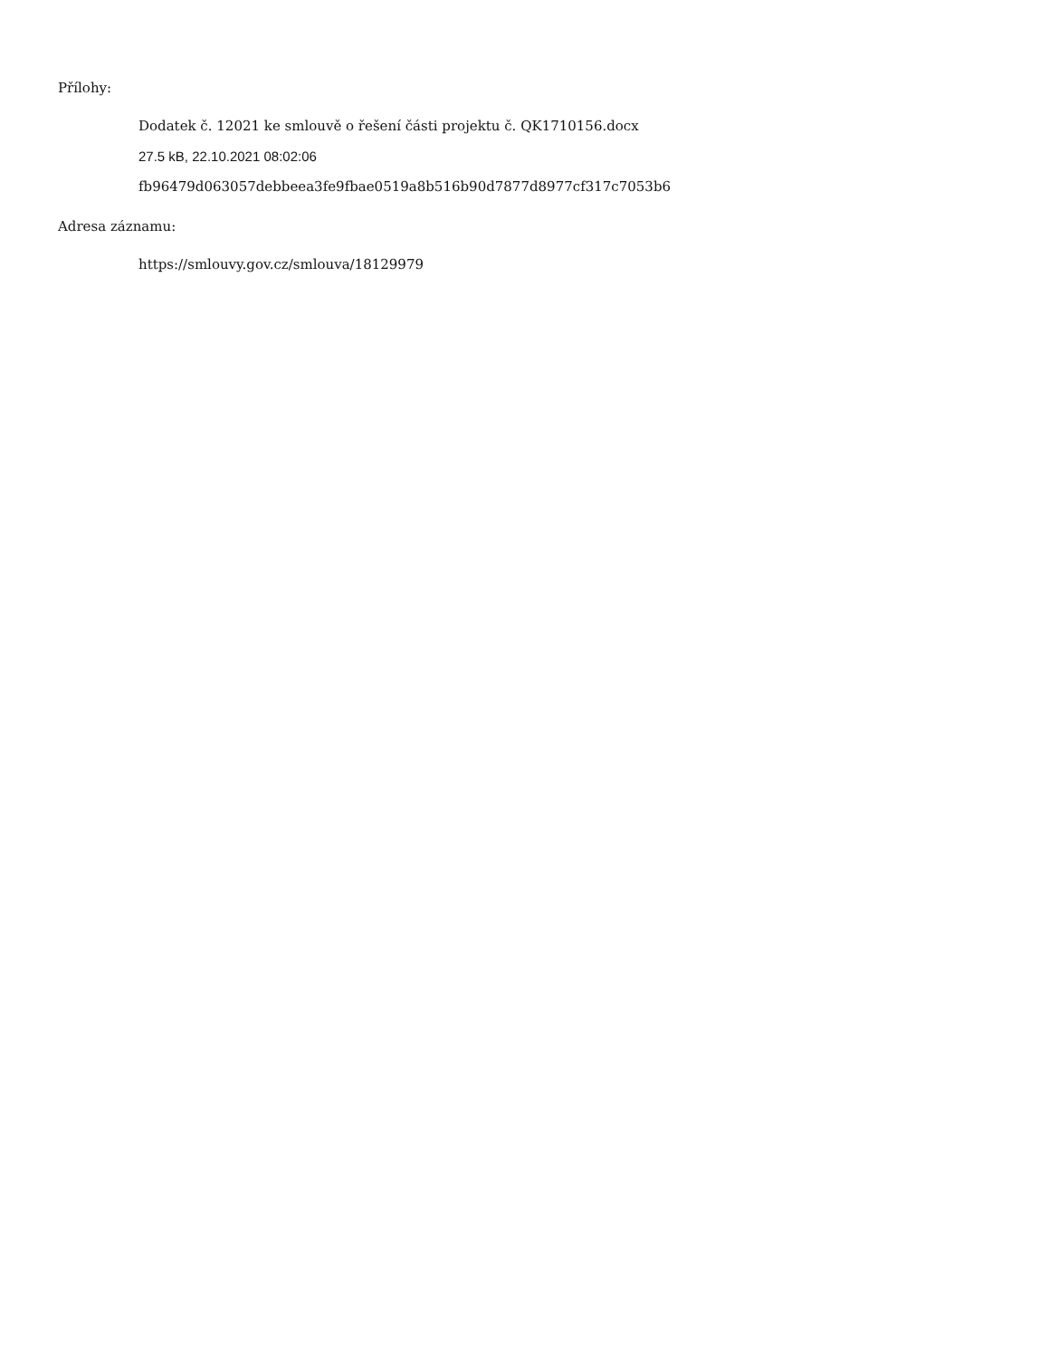Přílohy:
Dodatek č. 12021 ke smlouvě o řešení části projektu č. QK1710156.docx
27.5 kB, 22.10.2021 08:02:06
fb96479d063057debbeea3fe9fbae0519a8b516b90d7877d8977cf317c7053b6
Adresa záznamu:
https://smlouvy.gov.cz/smlouva/18129979